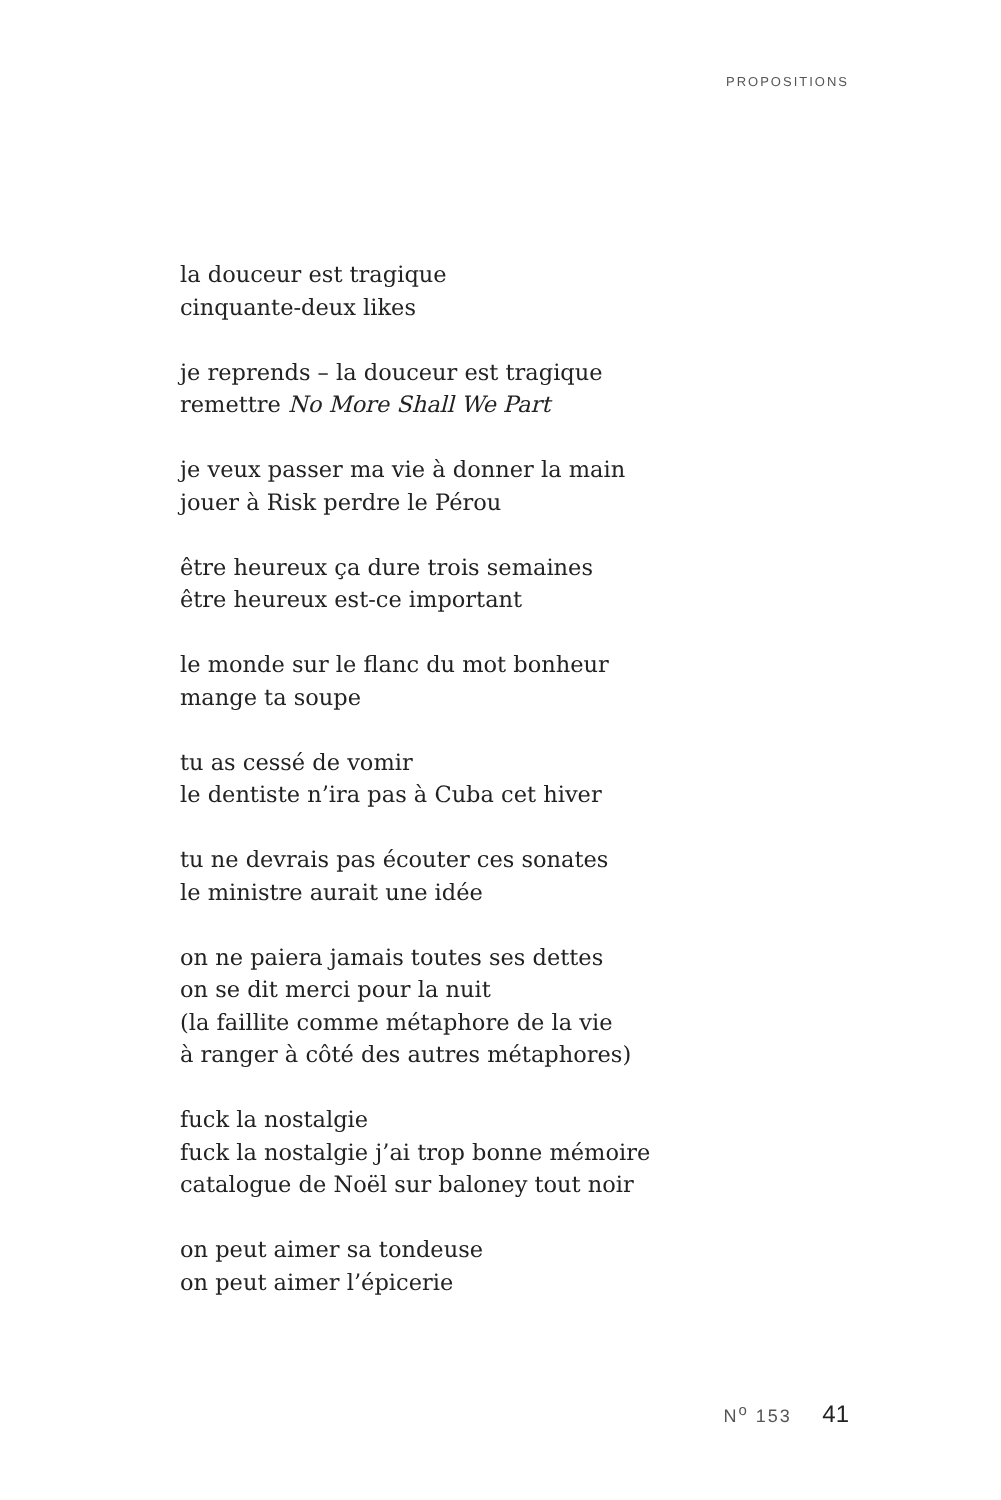PROPOSITIONS
la douceur est tragique
cinquante-deux likes
je reprends – la douceur est tragique
remettre No More Shall We Part
je veux passer ma vie à donner la main
jouer à Risk perdre le Pérou
être heureux ça dure trois semaines
être heureux est-ce important
le monde sur le flanc du mot bonheur
mange ta soupe
tu as cessé de vomir
le dentiste n’ira pas à Cuba cet hiver
tu ne devrais pas écouter ces sonates
le ministre aurait une idée
on ne paiera jamais toutes ses dettes
on se dit merci pour la nuit
(la faillite comme métaphore de la vie
à ranger à côté des autres métaphores)
fuck la nostalgie
fuck la nostalgie j’ai trop bonne mémoire
catalogue de Noël sur baloney tout noir
on peut aimer sa tondeuse
on peut aimer l’épicerie
N<sup>o</sup> 153 41